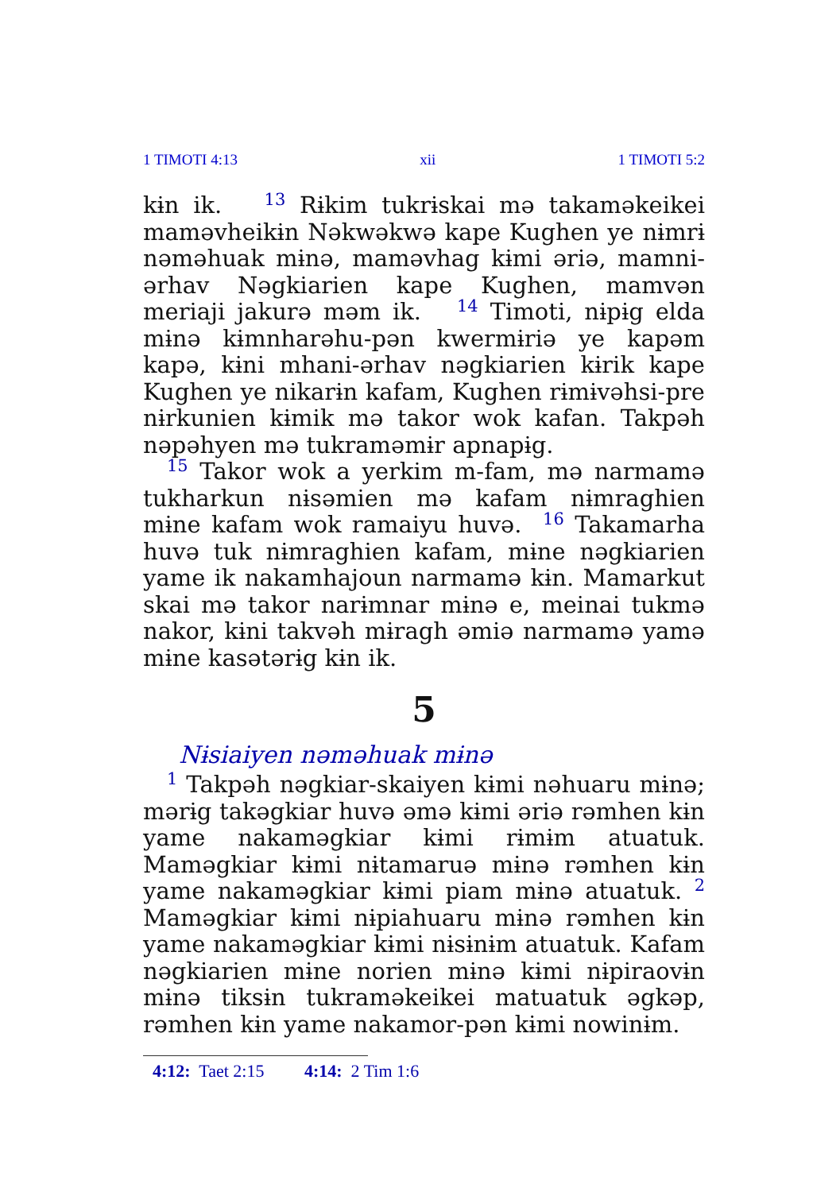1 TIMOTI 4:13 xii 1 TIMOTI 5:2
kɨn ik. <sup>13</sup> Rɨkim tukrɨskai mə takaməkeikei maməvheikɨn Nəkwəkwə kape Kughen ye nɨmrɨ nəməhuak mɨnə, maməvhag kɨmi əriə, mamni-ərhav Nəgkiarien kape Kughen, mamvən meriaji jakurə məm ik. <sup>14</sup> Timoti, nɨpɨg elda mɨnə kɨmnharəhu-pən kwermɨriə ye kapəm kapə, kɨni mhani-ərhav nəgkiarien kɨrik kape Kughen ye nikarɨn kafam, Kughen rɨmɨvəhsi-pre nɨrkunien kɨmik mə takor wok kafan. Takpəh nəpəhyen mə tukraməmɨr apnapɨg.
<sup>15</sup> Takor wok a yerkim m-fam, mə narmamə tukharkun nɨsəmien mə kafam nɨmraghien mɨne kafam wok ramaiyu huvə. <sup>16</sup> Takamarha huvə tuk nɨmraghien kafam, mɨne nəgkiarien yame ik nakamhajoun narmamə kɨn. Mamarkut skai mə takor narɨmnar mɨnə e, meinai tukmə nakor, kɨni takvəh mɨragh əmiə narmamə yamə mɨne kasətərɨg kɨn ik.
5
Nɨsiaiyen nəməhuak mɨnə
<sup>1</sup> Takpəh nəgkiar-skaiyen kɨmi nəhuaru mɨnə; mərɨg takəgkiar huvə əmə kɨmi əriə rəmhen kɨn yame nakaməgkiar kɨmi rɨmɨm atuatuk. Maməgkiar kɨmi nɨtamaruə mɨnə rəmhen kɨn yame nakaməgkiar kɨmi piam mɨnə atuatuk. <sup>2</sup> Maməgkiar kɨmi nɨpiahuaru mɨnə rəmhen kɨn yame nakaməgkiar kɨmi nɨsɨnɨm atuatuk. Kafam nəgkiarien mɨne norien mɨnə kɨmi nɨpiraovɨn mɨnə tiksɨn tukraməkeikei matuatuk əgkəp, rəmhen kɨn yame nakamor-pən kɨmi nowinɨm.
4:12: Taet 2:15 4:14: 2 Tim 1:6